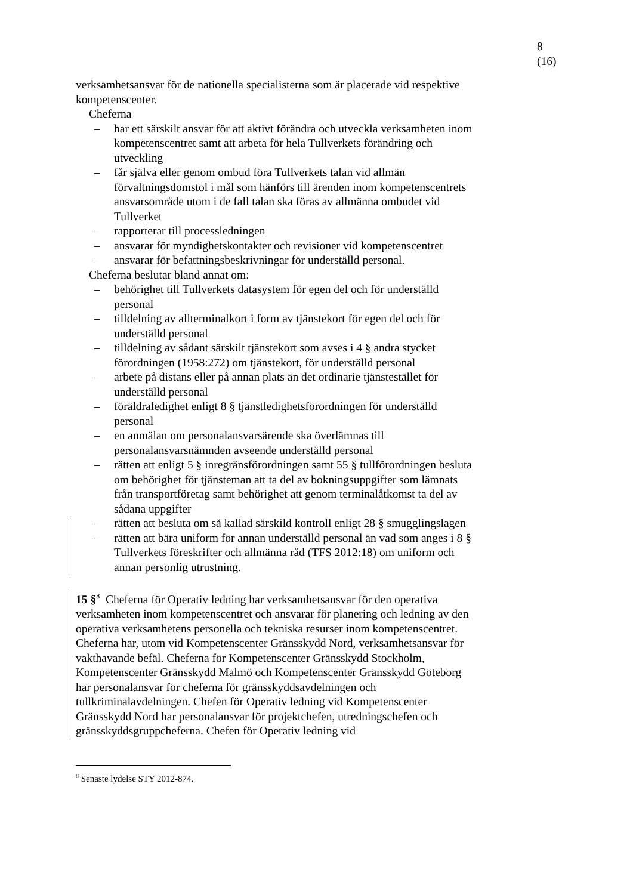8 (16)
verksamhetsansvar för de nationella specialisterna som är placerade vid respektive kompetenscenter.
Cheferna
– har ett särskilt ansvar för att aktivt förändra och utveckla verksamheten inom kompetenscentret samt att arbeta för hela Tullverkets förändring och utveckling
– får själva eller genom ombud föra Tullverkets talan vid allmän förvaltningsdomstol i mål som hänförs till ärenden inom kompetenscentrets ansvarsområde utom i de fall talan ska föras av allmänna ombudet vid Tullverket
– rapporterar till processledningen
– ansvarar för myndighetskontakter och revisioner vid kompetenscentret
– ansvarar för befattningsbeskrivningar för underställd personal.
Cheferna beslutar bland annat om:
– behörighet till Tullverkets datasystem för egen del och för underställd personal
– tilldelning av allterminalkort i form av tjänstekort för egen del och för underställd personal
– tilldelning av sådant särskilt tjänstekort som avses i 4 § andra stycket förordningen (1958:272) om tjänstekort, för underställd personal
– arbete på distans eller på annan plats än det ordinarie tjänstestället för underställd personal
– föräldraledighet enligt 8 § tjänstledighetsförordningen för underställd personal
– en anmälan om personalansvarsärende ska överlämnas till personalansvarsnämnden avseende underställd personal
– rätten att enligt 5 § inregränsförordningen samt 55 § tullförordningen besluta om behörighet för tjänsteman att ta del av bokningsuppgifter som lämnats från transportföretag samt behörighet att genom terminalåtkomst ta del av sådana uppgifter
– rätten att besluta om så kallad särskild kontroll enligt 28 § smugglingslagen
– rätten att bära uniform för annan underställd personal än vad som anges i 8 § Tullverkets föreskrifter och allmänna råd (TFS 2012:18) om uniform och annan personlig utrustning.
15 §<sup>8</sup> Cheferna för Operativ ledning har verksamhetsansvar för den operativa verksamheten inom kompetenscentret och ansvarar för planering och ledning av den operativa verksamhetens personella och tekniska resurser inom kompetenscentret. Cheferna har, utom vid Kompetenscenter Gränsskydd Nord, verksamhetsansvar för vakthavande befäl. Cheferna för Kompetenscenter Gränsskydd Stockholm, Kompetenscenter Gränsskydd Malmö och Kompetenscenter Gränsskydd Göteborg har personalansvar för cheferna för gränsskyddsavdelningen och tullkriminalavdelningen. Chefen för Operativ ledning vid Kompetenscenter Gränsskydd Nord har personalansvar för projektchefen, utredningschefen och gränsskyddsgruppcheferna. Chefen för Operativ ledning vid
<sup>8</sup> Senaste lydelse STY 2012-874.